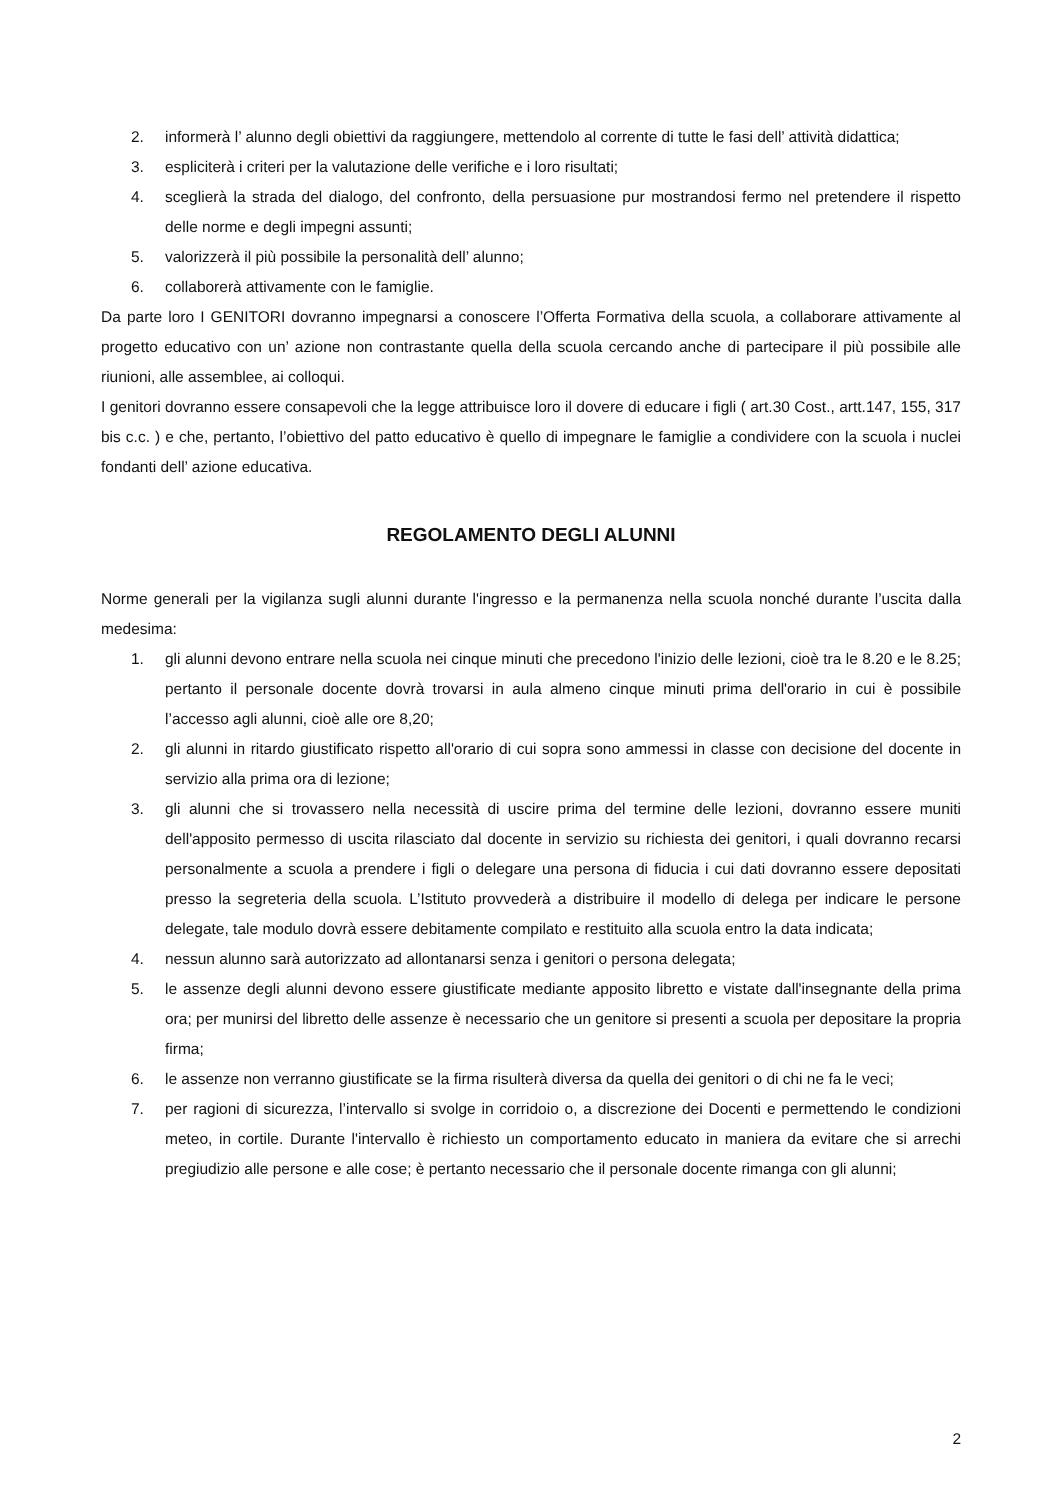2. informerà l’ alunno degli obiettivi da raggiungere, mettendolo al corrente di tutte le fasi dell’ attività didattica;
3. espliciterà i criteri per la valutazione delle verifiche e i loro risultati;
4. sceglierà la strada del dialogo, del confronto, della persuasione pur mostrandosi fermo nel pretendere il rispetto delle norme e degli impegni assunti;
5. valorizzerà il più possibile la personalità dell’ alunno;
6. collaborerà attivamente con le famiglie.
Da parte loro I GENITORI dovranno impegnarsi a conoscere l’Offerta Formativa della scuola, a collaborare attivamente al progetto educativo con un’ azione non contrastante quella della scuola cercando anche di partecipare il più possibile alle riunioni, alle assemblee, ai colloqui.
I genitori dovranno essere consapevoli che la legge attribuisce loro il dovere di educare i figli ( art.30 Cost., artt.147, 155, 317 bis c.c. ) e che, pertanto, l’obiettivo del patto educativo è quello di impegnare le famiglie a condividere con la scuola i nuclei fondanti dell’ azione educativa.
REGOLAMENTO DEGLI ALUNNI
Norme generali per la vigilanza sugli alunni durante l'ingresso e la permanenza nella scuola nonché durante l’uscita dalla medesima:
1. gli alunni devono entrare nella scuola nei cinque minuti che precedono l'inizio delle lezioni, cioè tra le 8.20 e le 8.25; pertanto il personale docente dovrà trovarsi in aula almeno cinque minuti prima dell'orario in cui è possibile l’accesso agli alunni, cioè alle ore 8,20;
2. gli alunni in ritardo giustificato rispetto all'orario di cui sopra sono ammessi in classe con decisione del docente in servizio alla prima ora di lezione;
3. gli alunni che si trovassero nella necessità di uscire prima del termine delle lezioni, dovranno essere muniti dell'apposito permesso di uscita rilasciato dal docente in servizio su richiesta dei genitori, i quali dovranno recarsi personalmente a scuola a prendere i figli o delegare una persona di fiducia i cui dati dovranno essere depositati presso la segreteria della scuola. L’Istituto provvederà a distribuire il modello di delega per indicare le persone delegate, tale modulo dovrà essere debitamente compilato e restituito alla scuola entro la data indicata;
4. nessun alunno sarà autorizzato ad allontanarsi senza i genitori o persona delegata;
5. le assenze degli alunni devono essere giustificate mediante apposito libretto e vistate dall'insegnante della prima ora; per munirsi del libretto delle assenze è necessario che un genitore si presenti a scuola per depositare la propria firma;
6. le assenze non verranno giustificate se la firma risulterà diversa da quella dei genitori o di chi ne fa le veci;
7. per ragioni di sicurezza, l’intervallo si svolge in corridoio o, a discrezione dei Docenti e permettendo le condizioni meteo, in cortile. Durante l'intervallo è richiesto un comportamento educato in maniera da evitare che si arrechi pregiudizio alle persone e alle cose; è pertanto necessario che il personale docente rimanga con gli alunni;
2